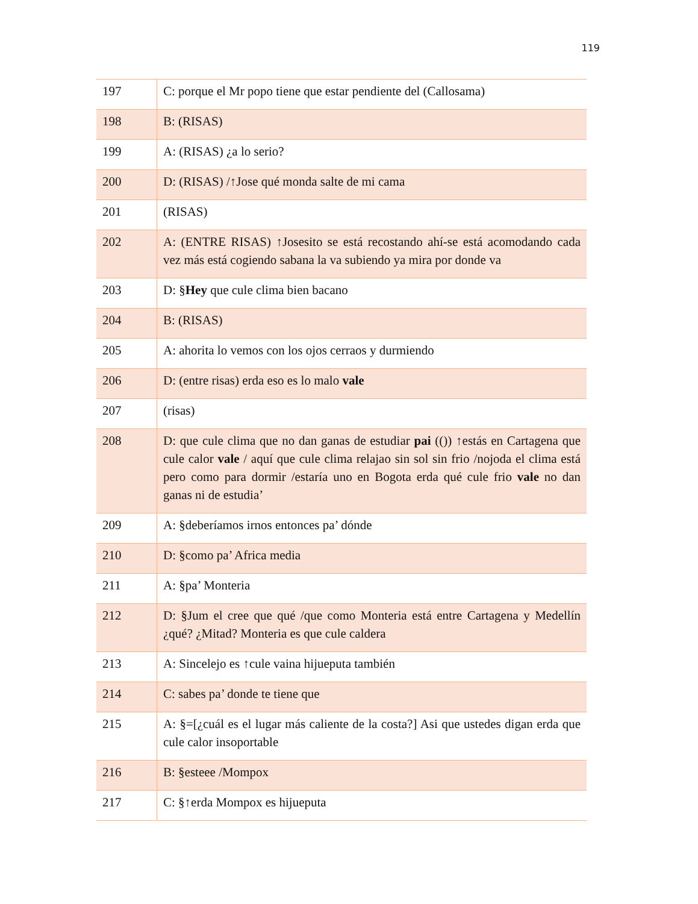119
| 197 | C: porque el Mr popo tiene que estar pendiente del (Callosama) |
| 198 | B: (RISAS) |
| 199 | A: (RISAS) ¿a lo serio? |
| 200 | D: (RISAS) /↑Jose qué monda salte de mi cama |
| 201 | (RISAS) |
| 202 | A: (ENTRE RISAS) ↑Josesito se está recostando ahí-se está acomodando cada vez más está cogiendo sabana la va subiendo ya mira por donde va |
| 203 | D: § Hey que cule clima bien bacano |
| 204 | B: (RISAS) |
| 205 | A: ahorita lo vemos con los ojos cerraos y durmiendo |
| 206 | D: (entre risas) erda eso es lo malo vale |
| 207 | (risas) |
| 208 | D: que cule clima que no dan ganas de estudiar pai (()) ↑estás en Cartagena que cule calor vale / aquí que cule clima relajao sin sol sin frio /nojoda el clima está pero como para dormir /estaría uno en Bogota erda qué cule frio vale no dan ganas ni de estudia’ |
| 209 | A: §deberíamos irnos entonces pa’ dónde |
| 210 | D: §como pa’ Africa media |
| 211 | A: §pa’ Monteria |
| 212 | D: §Jum el cree que qué /que como Monteria está entre Cartagena y Medellín ¿qué? ¿Mitad? Monteria es que cule caldera |
| 213 | A: Sincelejo es ↑cule vaina hijueputa también |
| 214 | C: sabes pa’ donde te tiene que |
| 215 | A: §=[¿cuál es el lugar más caliente de la costa?] Asi que ustedes digan erda que cule calor insoportable |
| 216 | B: §esteee /Mompox |
| 217 | C: §↑erda Mompox es hijueputa |